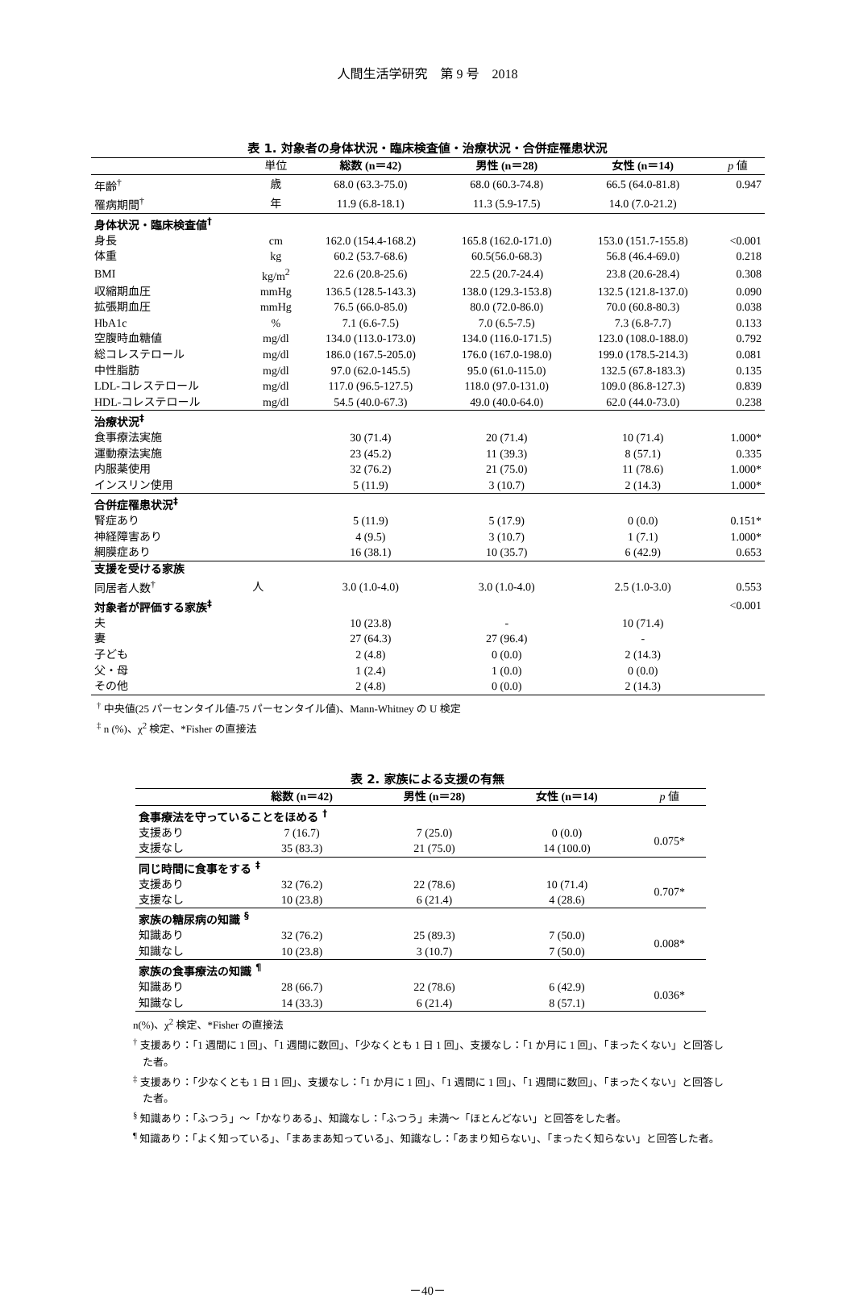人間生活学研究　第 9 号　2018
表 1. 対象者の身体状況・臨床検査値・治療状況・合併症罹患状況
| | 単位 | 総数 (n＝42) | 男性 (n＝28) | 女性 (n＝14) | p 値 |
| --- | --- | --- | --- | --- | --- |
| 年齢<sup>†</sup> | 歳 | 68.0 (63.3-75.0) | 68.0 (60.3-74.8) | 66.5 (64.0-81.8) | 0.947 |
| 罹病期間<sup>†</sup> | 年 | 11.9 (6.8-18.1) | 11.3 (5.9-17.5) | 14.0 (7.0-21.2) | |
| 身体状況・臨床検査値<sup>†</sup> | | | | | |
| 身長 | cm | 162.0 (154.4-168.2) | 165.8 (162.0-171.0) | 153.0 (151.7-155.8) | <0.001 |
| 体重 | kg | 60.2 (53.7-68.6) | 60.5(56.0-68.3) | 56.8 (46.4-69.0) | 0.218 |
| BMI | kg/m<sup>2</sup> | 22.6 (20.8-25.6) | 22.5 (20.7-24.4) | 23.8 (20.6-28.4) | 0.308 |
| 収縮期血圧 | mmHg | 136.5 (128.5-143.3) | 138.0 (129.3-153.8) | 132.5 (121.8-137.0) | 0.090 |
| 拡張期血圧 | mmHg | 76.5 (66.0-85.0) | 80.0 (72.0-86.0) | 70.0 (60.8-80.3) | 0.038 |
| HbA1c | % | 7.1 (6.6-7.5) | 7.0 (6.5-7.5) | 7.3 (6.8-7.7) | 0.133 |
| 空腹時血糖値 | mg/dl | 134.0 (113.0-173.0) | 134.0 (116.0-171.5) | 123.0 (108.0-188.0) | 0.792 |
| 総コレステロール | mg/dl | 186.0 (167.5-205.0) | 176.0 (167.0-198.0) | 199.0 (178.5-214.3) | 0.081 |
| 中性脂肪 | mg/dl | 97.0 (62.0-145.5) | 95.0 (61.0-115.0) | 132.5 (67.8-183.3) | 0.135 |
| LDL-コレステロール | mg/dl | 117.0 (96.5-127.5) | 118.0 (97.0-131.0) | 109.0 (86.8-127.3) | 0.839 |
| HDL-コレステロール | mg/dl | 54.5 (40.0-67.3) | 49.0 (40.0-64.0) | 62.0 (44.0-73.0) | 0.238 |
| 治療状況<sup>‡</sup> | | | | | |
| 食事療法実施 | | 30 (71.4) | 20 (71.4) | 10 (71.4) | 1.000* |
| 運動療法実施 | | 23 (45.2) | 11 (39.3) | 8 (57.1) | 0.335 |
| 内服薬使用 | | 32 (76.2) | 21 (75.0) | 11 (78.6) | 1.000* |
| インスリン使用 | | 5 (11.9) | 3 (10.7) | 2 (14.3) | 1.000* |
| 合併症罹患状況<sup>‡</sup> | | | | | |
| 腎症あり | | 5 (11.9) | 5 (17.9) | 0 (0.0) | 0.151* |
| 神経障害あり | | 4 (9.5) | 3 (10.7) | 1 (7.1) | 1.000* |
| 網膜症あり | | 16 (38.1) | 10 (35.7) | 6 (42.9) | 0.653 |
| 支援を受ける家族 | | | | | |
| 同居者人数<sup>†</sup> | 人 | 3.0 (1.0-4.0) | 3.0 (1.0-4.0) | 2.5 (1.0-3.0) | 0.553 |
| 対象者が評価する家族<sup>‡</sup> | | | | | <0.001 |
| 夫 | | 10 (23.8) | - | 10 (71.4) | |
| 妻 | | 27 (64.3) | 27 (96.4) | - | |
| 子ども | | 2 (4.8) | 0 (0.0) | 2 (14.3) | |
| 父・母 | | 1 (2.4) | 1 (0.0) | 0 (0.0) | |
| その他 | | 2 (4.8) | 0 (0.0) | 2 (14.3) | |
<sup>†</sup> 中央値(25 パーセンタイル値-75 パーセンタイル値)、Mann-Whitney の U 検定
<sup>‡</sup> n (%)、χ<sup>2</sup> 検定、*Fisher の直接法
表 2. 家族による支援の有無
| | 総数 (n＝42) | 男性 (n＝28) | 女性 (n＝14) | p 値 |
| --- | --- | --- | --- | --- |
| 食事療法を守っていることをほめる <sup>†</sup> | | | | |
| 支援あり | 7 (16.7) | 7 (25.0) | 0 (0.0) | 0.075* |
| 支援なし | 35 (83.3) | 21 (75.0) | 14 (100.0) | |
| 同じ時間に食事をする <sup>‡</sup> | | | | |
| 支援あり | 32 (76.2) | 22 (78.6) | 10 (71.4) | 0.707* |
| 支援なし | 10 (23.8) | 6 (21.4) | 4 (28.6) | |
| 家族の糖尿病の知識 <sup>§</sup> | | | | |
| 知識あり | 32 (76.2) | 25 (89.3) | 7 (50.0) | 0.008* |
| 知識なし | 10 (23.8) | 3 (10.7) | 7 (50.0) | |
| 家族の食事療法の知識 <sup>¶</sup> | | | | |
| 知識あり | 28 (66.7) | 22 (78.6) | 6 (42.9) | 0.036* |
| 知識なし | 14 (33.3) | 6 (21.4) | 8 (57.1) | |
n(%)、χ<sup>2</sup> 検定、*Fisher の直接法
<sup>†</sup> 支援あり：「1 週間に 1 回」、「1 週間に数回」、「少なくとも 1 日 1 回」、支援なし：「1 か月に 1 回」、「まったくない」と回答した者。
<sup>‡</sup> 支援あり：「少なくとも 1 日 1 回」、支援なし：「1 か月に 1 回」、「1 週間に 1 回」、「1 週間に数回」、「まったくない」と回答した者。
<sup>§</sup> 知識あり：「ふつう」～「かなりある」、知識なし：「ふつう」未満～「ほとんどない」と回答をした者。
<sup>¶</sup> 知識あり：「よく知っている」、「まあまあ知っている」、知識なし：「あまり知らない」、「まったく知らない」と回答した者。
－40－